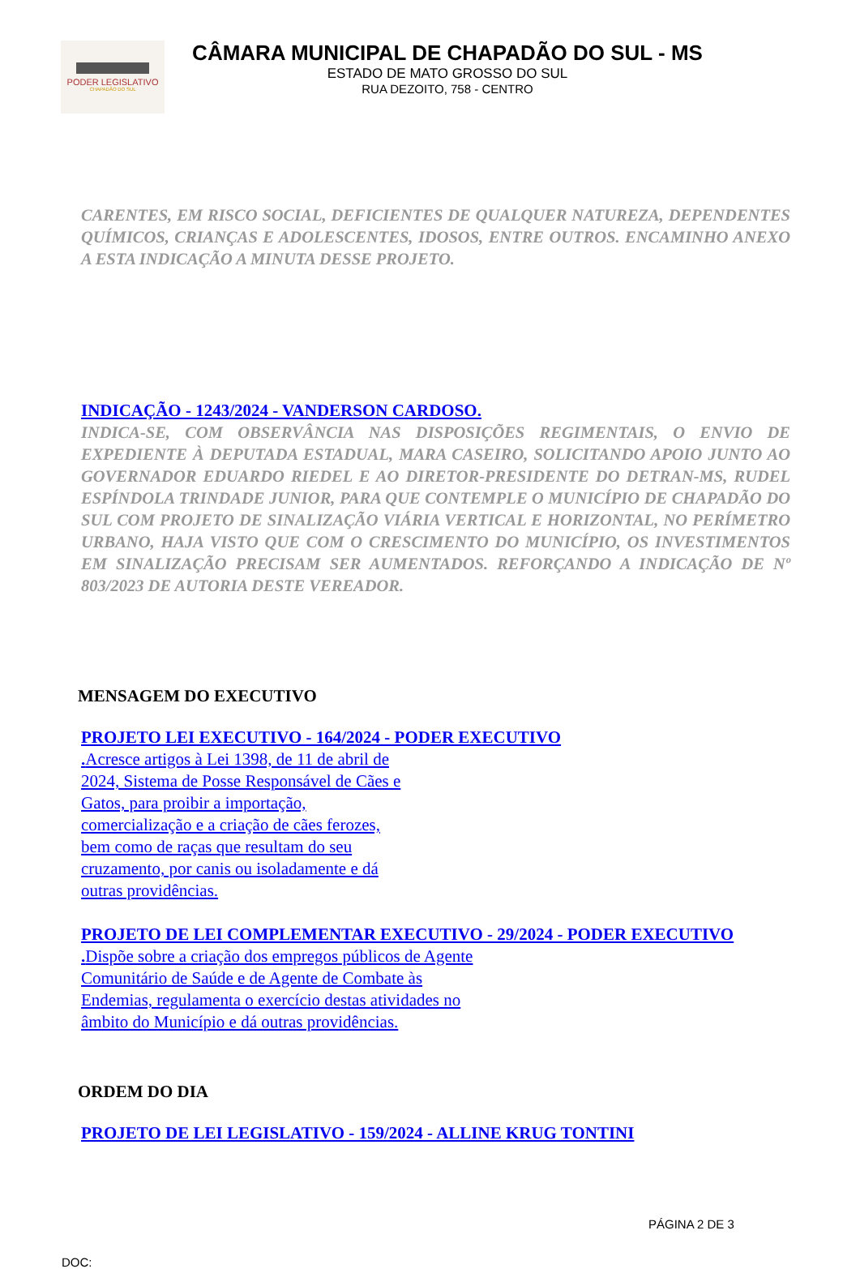PODER LEGISLATIVO
CHAPADÃO DO SUL
CÂMARA MUNICIPAL DE CHAPADÃO DO SUL - MS
ESTADO DE MATO GROSSO DO SUL
RUA DEZOITO, 758 - CENTRO
CARENTES, EM RISCO SOCIAL, DEFICIENTES DE QUALQUER NATUREZA, DEPENDENTES QUÍMICOS, CRIANÇAS E ADOLESCENTES, IDOSOS, ENTRE OUTROS. ENCAMINHO ANEXO A ESTA INDICAÇÃO A MINUTA DESSE PROJETO.
INDICAÇÃO - 1243/2024 - VANDERSON CARDOSO.
INDICA-SE, COM OBSERVÂNCIA NAS DISPOSIÇÕES REGIMENTAIS, O ENVIO DE EXPEDIENTE À DEPUTADA ESTADUAL, MARA CASEIRO, SOLICITANDO APOIO JUNTO AO GOVERNADOR EDUARDO RIEDEL E AO DIRETOR-PRESIDENTE DO DETRAN-MS, RUDEL ESPÍNDOLA TRINDADE JUNIOR, PARA QUE CONTEMPLE O MUNICÍPIO DE CHAPADÃO DO SUL COM PROJETO DE SINALIZAÇÃO VIÁRIA VERTICAL E HORIZONTAL, NO PERÍMETRO URBANO, HAJA VISTO QUE COM O CRESCIMENTO DO MUNICÍPIO, OS INVESTIMENTOS EM SINALIZAÇÃO PRECISAM SER AUMENTADOS. REFORÇANDO A INDICAÇÃO DE Nº 803/2023 DE AUTORIA DESTE VEREADOR.
MENSAGEM DO EXECUTIVO
PROJETO LEI EXECUTIVO - 164/2024 - PODER EXECUTIVO
. Acresce artigos à Lei 1398, de 11 de abril de 2024, Sistema de Posse Responsável de Cães e Gatos, para proibir a importação, comercialização e a criação de cães ferozes, bem como de raças que resultam do seu cruzamento, por canis ou isoladamente e dá outras providências.
PROJETO DE LEI COMPLEMENTAR EXECUTIVO - 29/2024 - PODER EXECUTIVO
. Dispõe sobre a criação dos empregos públicos de Agente Comunitário de Saúde e de Agente de Combate às Endemias, regulamenta o exercício destas atividades no âmbito do Município e dá outras providências.
ORDEM DO DIA
PROJETO DE LEI LEGISLATIVO - 159/2024 - ALLINE KRUG TONTINI
PÁGINA 2 DE 3
DOC: